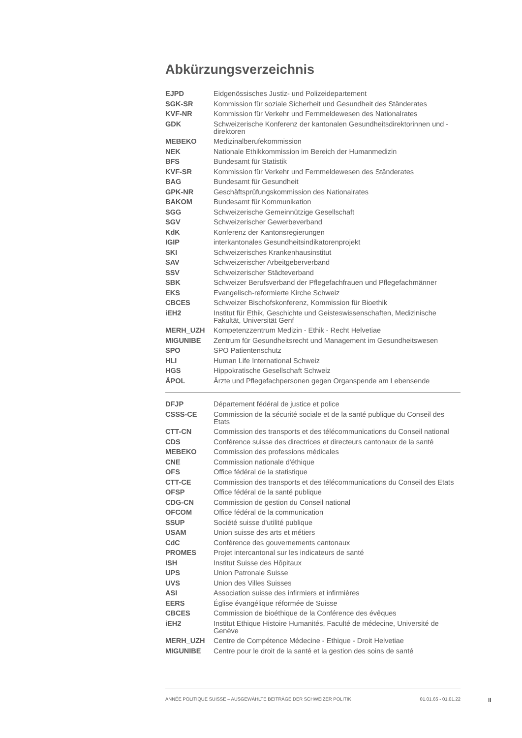Abkürzungsverzeichnis
| EJPD | Eidgenössisches Justiz- und Polizeidepartement |
| SGK-SR | Kommission für soziale Sicherheit und Gesundheit des Ständerates |
| KVF-NR | Kommission für Verkehr und Fernmeldewesen des Nationalrates |
| GDK | Schweizerische Konferenz der kantonalen Gesundheitsdirektorinnen und -direktoren |
| MEBEKO | Medizinalberufekommission |
| NEK | Nationale Ethikkommission im Bereich der Humanmedizin |
| BFS | Bundesamt für Statistik |
| KVF-SR | Kommission für Verkehr und Fernmeldewesen des Ständerates |
| BAG | Bundesamt für Gesundheit |
| GPK-NR | Geschäftsprüfungskommission des Nationalrates |
| BAKOM | Bundesamt für Kommunikation |
| SGG | Schweizerische Gemeinnützige Gesellschaft |
| SGV | Schweizerischer Gewerbeverband |
| KdK | Konferenz der Kantonsregierungen |
| IGIP | interkantonales Gesundheitsindikatorenprojekt |
| SKI | Schweizerisches Krankenhausinstitut |
| SAV | Schweizerischer Arbeitgeberverband |
| SSV | Schweizerischer Städteverband |
| SBK | Schweizer Berufsverband der Pflegefachfrauen und Pflegefachmänner |
| EKS | Evangelisch-reformierte Kirche Schweiz |
| CBCES | Schweizer Bischofskonferenz, Kommission für Bioethik |
| iEH2 | Institut für Ethik, Geschichte und Geisteswissenschaften, Medizinische Fakultät, Universität Genf |
| MERH_UZH | Kompetenzzentrum Medizin - Ethik - Recht Helvetiae |
| MIGUNIBE | Zentrum für Gesundheitsrecht und Management im Gesundheitswesen |
| SPO | SPO Patientenschutz |
| HLI | Human Life International Schweiz |
| HGS | Hippokratische Gesellschaft Schweiz |
| ÄPOL | Ärzte und Pflegefachpersonen gegen Organspende am Lebensende |
| DFJP | Département fédéral de justice et police |
| CSSS-CE | Commission de la sécurité sociale et de la santé publique du Conseil des Etats |
| CTT-CN | Commission des transports et des télécommunications du Conseil national |
| CDS | Conférence suisse des directrices et directeurs cantonaux de la santé |
| MEBEKO | Commission des professions médicales |
| CNE | Commission nationale d'éthique |
| OFS | Office fédéral de la statistique |
| CTT-CE | Commission des transports et des télécommunications du Conseil des Etats |
| OFSP | Office fédéral de la santé publique |
| CDG-CN | Commission de gestion du Conseil national |
| OFCOM | Office fédéral de la communication |
| SSUP | Société suisse d'utilité publique |
| USAM | Union suisse des arts et métiers |
| CdC | Conférence des gouvernements cantonaux |
| PROMES | Projet intercantonal sur les indicateurs de santé |
| ISH | Institut Suisse des Hôpitaux |
| UPS | Union Patronale Suisse |
| UVS | Union des Villes Suisses |
| ASI | Association suisse des infirmiers et infirmières |
| EERS | Église évangélique réformée de Suisse |
| CBCES | Commission de bioéthique de la Conférence des évêques |
| iEH2 | Institut Ethique Histoire Humanités, Faculté de médecine, Université de Genève |
| MERH_UZH | Centre de Compétence Médecine - Ethique - Droit Helvetiae |
| MIGUNIBE | Centre pour le droit de la santé et la gestion des soins de santé |
ANNÉE POLITIQUE SUISSE – AUSGEWÄHLTE BEITRÄGE DER SCHWEIZER POLITIK 01.01.65 - 01.01.22
II